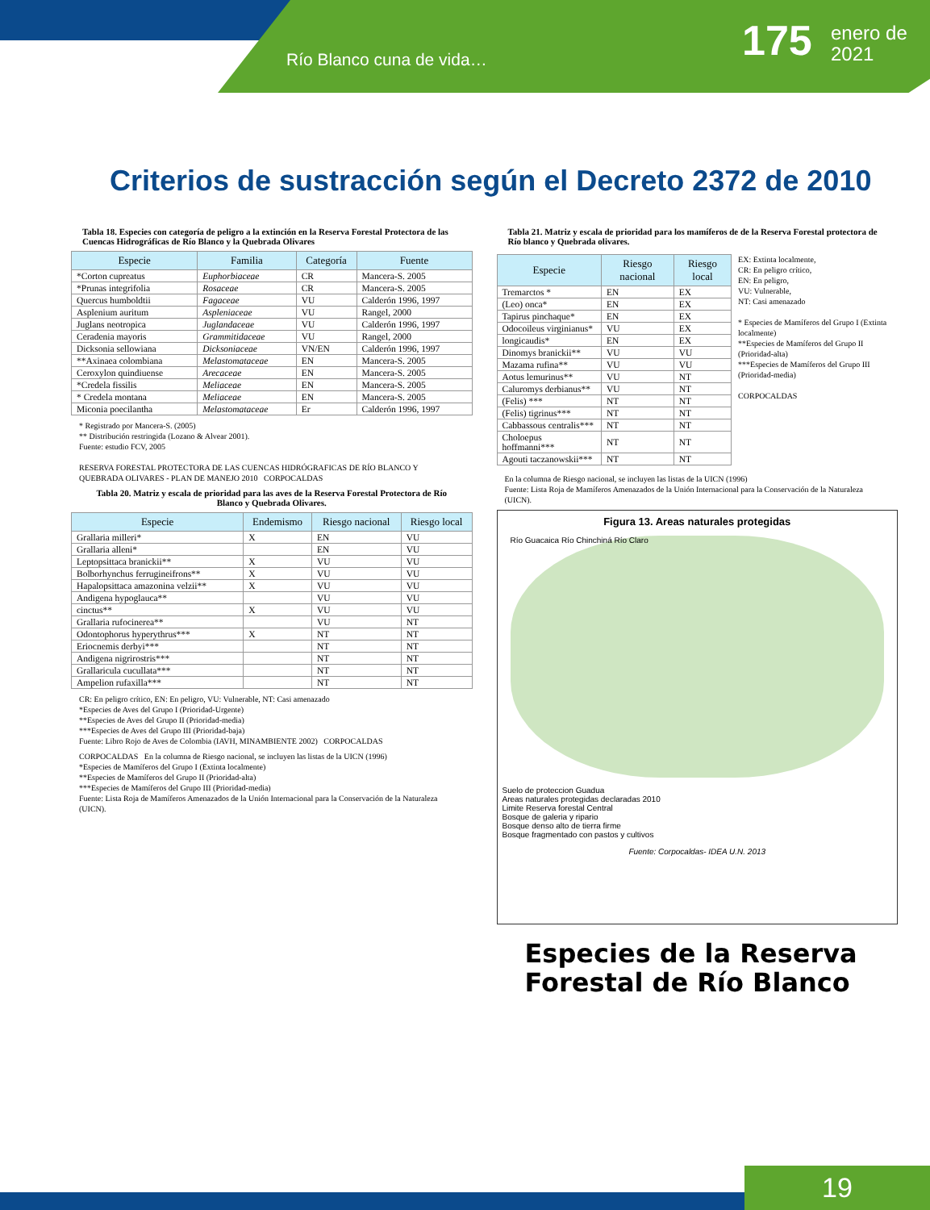Río Blanco cuna de vida… 175
enero de
2021
Criterios de sustracción según el Decreto 2372 de 2010
Tabla 18. Especies con categoría de peligro a la extinción en la Reserva Forestal Protectora de las Cuencas Hidrográficas de Río Blanco y la Quebrada Olivares
| Especie | Familia | Categoría | Fuente |
| --- | --- | --- | --- |
| *Corton cupreatus | Euphorbiaceae | CR | Mancera-S. 2005 |
| *Prunas integrifolia | Rosaceae | CR | Mancera-S. 2005 |
| Quercus humboldtii | Fagaceae | VU | Calderón 1996, 1997 |
| Asplenium auritum | Aspleniaceae | VU | Rangel, 2000 |
| Juglans neotropica | Juglandaceae | VU | Calderón 1996, 1997 |
| Ceradenia mayoris | Grammitidaceae | VU | Rangel, 2000 |
| Dicksonia sellowiana | Dicksoniaceae | VN/EN | Calderón 1996, 1997 |
| **Axinaea colombiana | Melastomataceae | EN | Mancera-S. 2005 |
| Ceroxylon quindiuense | Arecaceae | EN | Mancera-S. 2005 |
| *Credela fissilis | Meliaceae | EN | Mancera-S. 2005 |
| * Credela montana | Meliaceae | EN | Mancera-S. 2005 |
| Miconia poecilantha | Melastomataceae | Er | Calderón 1996, 1997 |
* Registrado por Mancera-S. (2005)
** Distribución restringida (Lozano & Alvear 2001).
Fuente: estudio FCV, 2005
RESERVA FORESTAL PROTECTORA DE LAS CUENCAS HIDRÓGRAFICAS DE RÍO BLANCO Y QUEBRADA OLIVARES - PLAN DE MANEJO 2010 CORPOCALDAS
Tabla 20. Matriz y escala de prioridad para las aves de la Reserva Forestal Protectora de Río Blanco y Quebrada Olivares.
| Especie | Endemismo | Riesgo nacional | Riesgo local |
| --- | --- | --- | --- |
| Grallaria milleri* | X | EN | VU |
| Grallaria alleni* | | EN | VU |
| Leptopsittaca branickii** | X | VU | VU |
| Bolborhynchus ferrugineifrons** | X | VU | VU |
| Hapalopsittaca amazonina velzii** | X | VU | VU |
| Andigena hypoglauca** | | VU | VU |
| cinctus** | X | VU | VU |
| Grallaria rufocinerea** | | VU | NT |
| Odontophorus hyperythrus*** | X | NT | NT |
| Eriocnemis derbyi*** | | NT | NT |
| Andigena nigrirostris*** | | NT | NT |
| Grallaricula cucullata*** | | NT | NT |
| Ampelion rufaxilla*** | | NT | NT |
CR: En peligro crítico, EN: En peligro, VU: Vulnerable, NT: Casi amenazado
*Especies de Aves del Grupo I (Prioridad-Urgente)
**Especies de Aves del Grupo II (Prioridad-media)
***Especies de Aves del Grupo III (Prioridad-baja)
Fuente: Libro Rojo de Aves de Colombia (IAVH, MINAMBIENTE 2002) CORPOCALDAS
CORPOCALDAS En la columna de Riesgo nacional, se incluyen las listas de la UICN (1996)
*Especies de Mamíferos del Grupo I (Extinta localmente)
**Especies de Mamíferos del Grupo II (Prioridad-alta)
***Especies de Mamíferos del Grupo III (Prioridad-media)
Fuente: Lista Roja de Mamíferos Amenazados de la Unión Internacional para la Conservación de la Naturaleza (UICN).
Tabla 21. Matriz y escala de prioridad para los mamíferos de de la Reserva Forestal protectora de Río blanco y Quebrada olivares.
| Especie | Riesgo nacional | Riesgo local |
| --- | --- | --- |
| Tremarctos * | EN | EX |
| (Leo) onca* | EN | EX |
| Tapirus pinchaque* | EN | EX |
| Odocoileus virginianus* | VU | EX |
| longicaudis* | EN | EX |
| Dinomys branickii** | VU | VU |
| Mazama rufina** | VU | VU |
| Aotus lemurinus** | VU | NT |
| Caluromys derbianus** | VU | NT |
| (Felis) *** | NT | NT |
| (Felis) tigrinus*** | NT | NT |
| Cabbassous centralis*** | NT | NT |
| Choloepus hoffmanni*** | NT | NT |
| Agouti taczanowskii*** | NT | NT |
EX: Extinta localmente,
CR: En peligro crítico,
EN: En peligro,
VU: Vulnerable,
NT: Casi amenazado
* Especies de Mamíferos del Grupo I (Extinta localmente)
**Especies de Mamíferos del Grupo II (Prioridad-alta)
***Especies de Mamíferos del Grupo III (Prioridad-media)
CORPOCALDAS
En la columna de Riesgo nacional, se incluyen las listas de la UICN (1996)
Fuente: Lista Roja de Mamíferos Amenazados de la Unión Internacional para la Conservación de la Naturaleza (UICN).
Figura 13. Areas naturales protegidas
Río Guacaica Río Chinchiná Río Claro
Suelo de proteccion Guadua
Areas naturales protegidas declaradas 2010
Limite Reserva forestal Central
Bosque de galeria y ripario
Bosque denso alto de tierra firme
Bosque fragmentado con pastos y cultivos
Fuente: Corpocaldas- IDEA U.N. 2013
Especies de la Reserva Forestal de Río Blanco
19